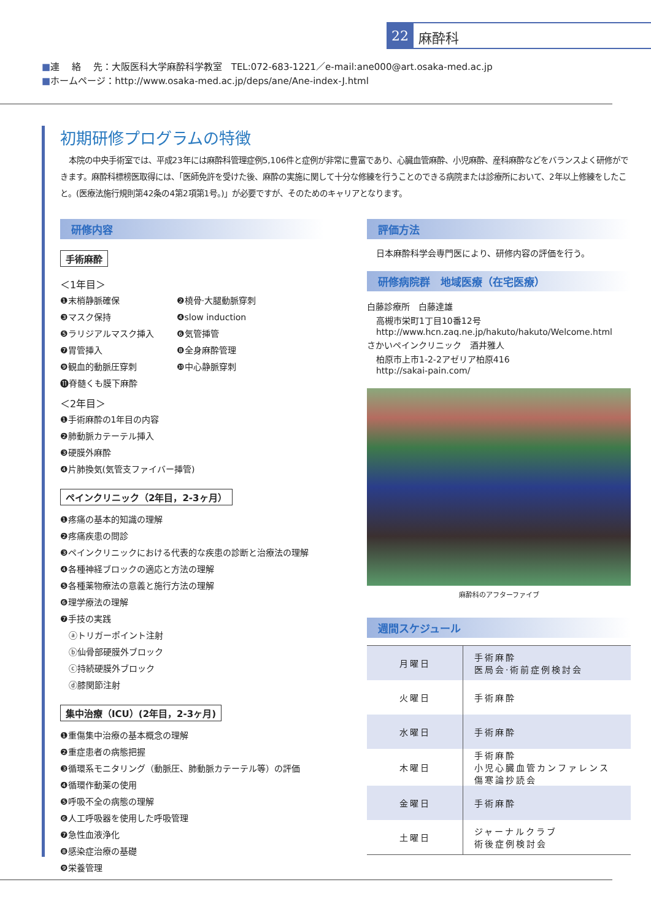22
麻酔科
■連　 絡　 先：大阪医科大学麻酔科学教室　TEL:072-683-1221／e-mail:ane000@art.osaka-med.ac.jp
■ホームページ：http://www.osaka-med.ac.jp/deps/ane/Ane-index-J.html
初期研修プログラムの特徴
本院の中央手術室では、平成23年には麻酔科管理症例5,106件と症例が非常に豊富であり、心臓血管麻酔、小児麻酔、産科麻酔などをバランスよく研修ができます。麻酔科標榜医取得には、「医師免許を受けた後、麻酔の実施に関して十分な修練を行うことのできる病院または診療所において、2年以上修練をしたこと。(医療法施行規則第42条の4第2項第1号。)」が必要ですが、そのためのキャリアとなります。
研修内容
手術麻酔
＜1年目＞
❶末梢静脈確保 ❷橈骨·大腿動脈穿刺 ❸マスク保持 ❹slow induction ❺ラリジアルマスク挿入 ❻気管挿管 ❼胃管挿入 ❽全身麻酔管理 ❾観血的動脈圧穿刺 ❿中心静脈穿刺 ⓫脊髄くも膜下麻酔
＜2年目＞
❶手術麻酔の1年目の内容
❷肺動脈カテーテル挿入
❸硬膜外麻酔
❹片肺換気(気管支ファイバー挿管)
ペインクリニック（2年目，2-3ヶ月）
❶疼痛の基本的知識の理解
❷疼痛疾患の問診
❸ペインクリニックにおける代表的な疾患の診断と治療法の理解
❹各種神経ブロックの適応と方法の理解
❺各種薬物療法の意義と施行方法の理解
❻理学療法の理解
❼手技の実践
　ⓐトリガーポイント注射
　ⓑ仙骨部硬膜外ブロック
　ⓒ持続硬膜外ブロック
　ⓓ膝関節注射
集中治療（ICU）(2年目，2-3ヶ月)
❶重傷集中治療の基本概念の理解
❷重症患者の病態把握
❸循環系モニタリング（動脈圧、肺動脈カテーテル等）の評価
❹循環作動薬の使用
❺呼吸不全の病態の理解
❻人工呼吸器を使用した呼吸管理
❼急性血液浄化
❽感染症治療の基礎
❾栄養管理
評価方法
日本麻酔科学会専門医により、研修内容の評価を行う。
研修病院群　地域医療（在宅医療）
白藤診療所　白藤達雄
高槻市栄町1丁目10番12号
http://www.hcn.zaq.ne.jp/hakuto/hakuto/Welcome.html
さかいペインクリニック　酒井雅人
柏原市上市1-2-2アゼリア柏原416
http://sakai-pain.com/
麻酔科のアフターファイブ
週間スケジュール
| 月曜日 | 手術麻酔 医局会·術前症例検討会 |
| 火曜日 | 手術麻酔 |
| 水曜日 | 手術麻酔 |
| 木曜日 | 手術麻酔 小児心臓血管カンファレンス 傷寒論抄読会 |
| 金曜日 | 手術麻酔 |
| 土曜日 | ジャーナルクラブ 術後症例検討会 |